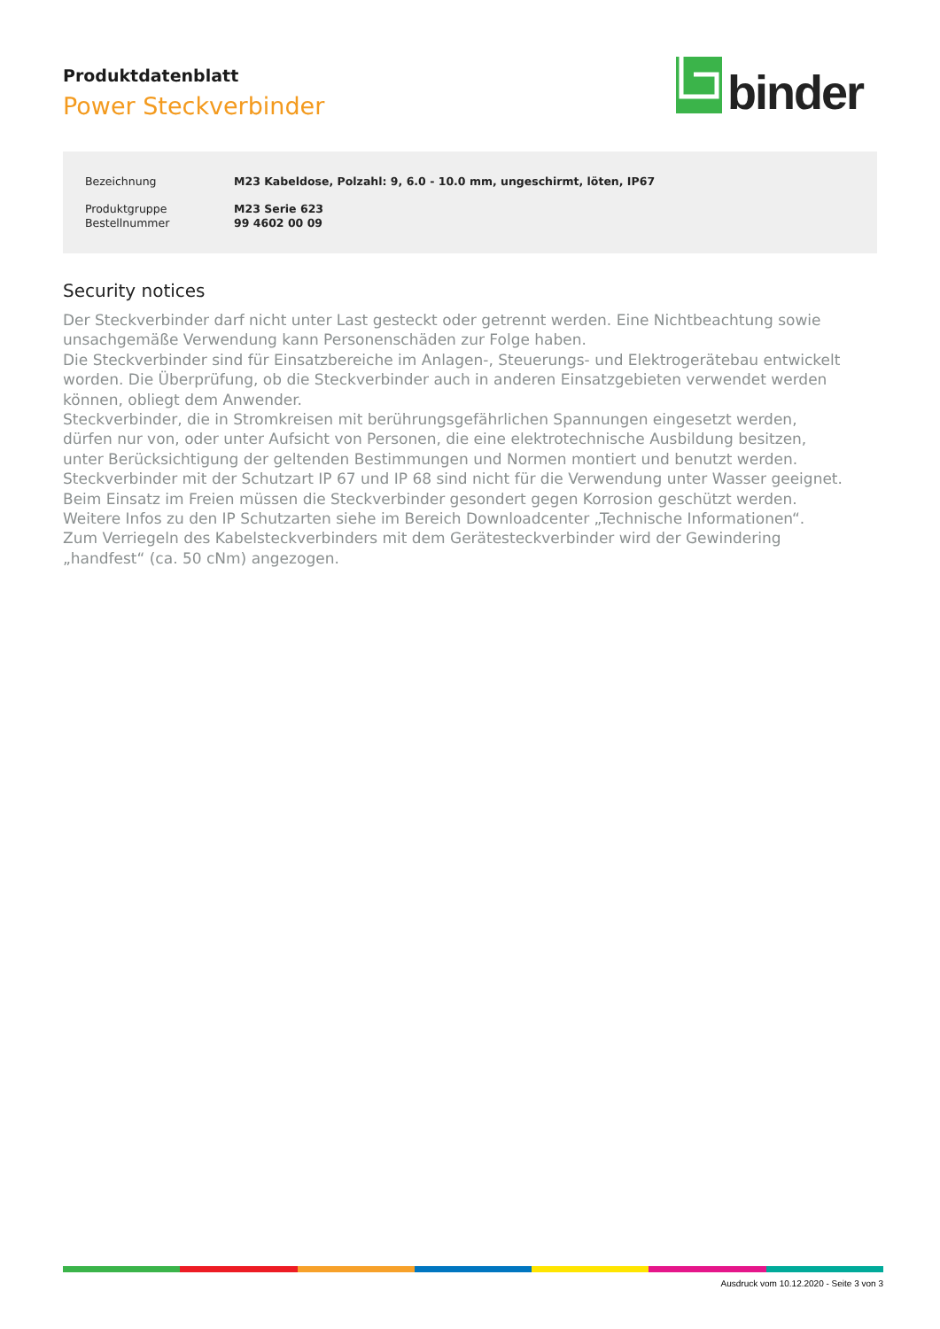Produktdatenblatt
Power Steckverbinder
binder
| Bezeichnung | M23 Kabeldose, Polzahl: 9, 6.0 - 10.0 mm, ungeschirmt, löten, IP67 |
| Produktgruppe | M23 Serie 623 |
| Bestellnummer | 99 4602 00 09 |
Security notices
Der Steckverbinder darf nicht unter Last gesteckt oder getrennt werden. Eine Nichtbeachtung sowie
unsachgemäße Verwendung kann Personenschäden zur Folge haben.
Die Steckverbinder sind für Einsatzbereiche im Anlagen-, Steuerungs- und Elektrogerätebau entwickelt
worden. Die Überprüfung, ob die Steckverbinder auch in anderen Einsatzgebieten verwendet werden
können, obliegt dem Anwender.
Steckverbinder, die in Stromkreisen mit berührungsgefährlichen Spannungen eingesetzt werden,
dürfen nur von, oder unter Aufsicht von Personen, die eine elektrotechnische Ausbildung besitzen,
unter Berücksichtigung der geltenden Bestimmungen und Normen montiert und benutzt werden.
Steckverbinder mit der Schutzart IP 67 und IP 68 sind nicht für die Verwendung unter Wasser geeignet.
Beim Einsatz im Freien müssen die Steckverbinder gesondert gegen Korrosion geschützt werden.
Weitere Infos zu den IP Schutzarten siehe im Bereich Downloadcenter „Technische Informationen“.
Zum Verriegeln des Kabelsteckverbinders mit dem Gerätesteckverbinder wird der Gewindering
„handfest“ (ca. 50 cNm) angezogen.
Ausdruck vom 10.12.2020 - Seite 3 von 3